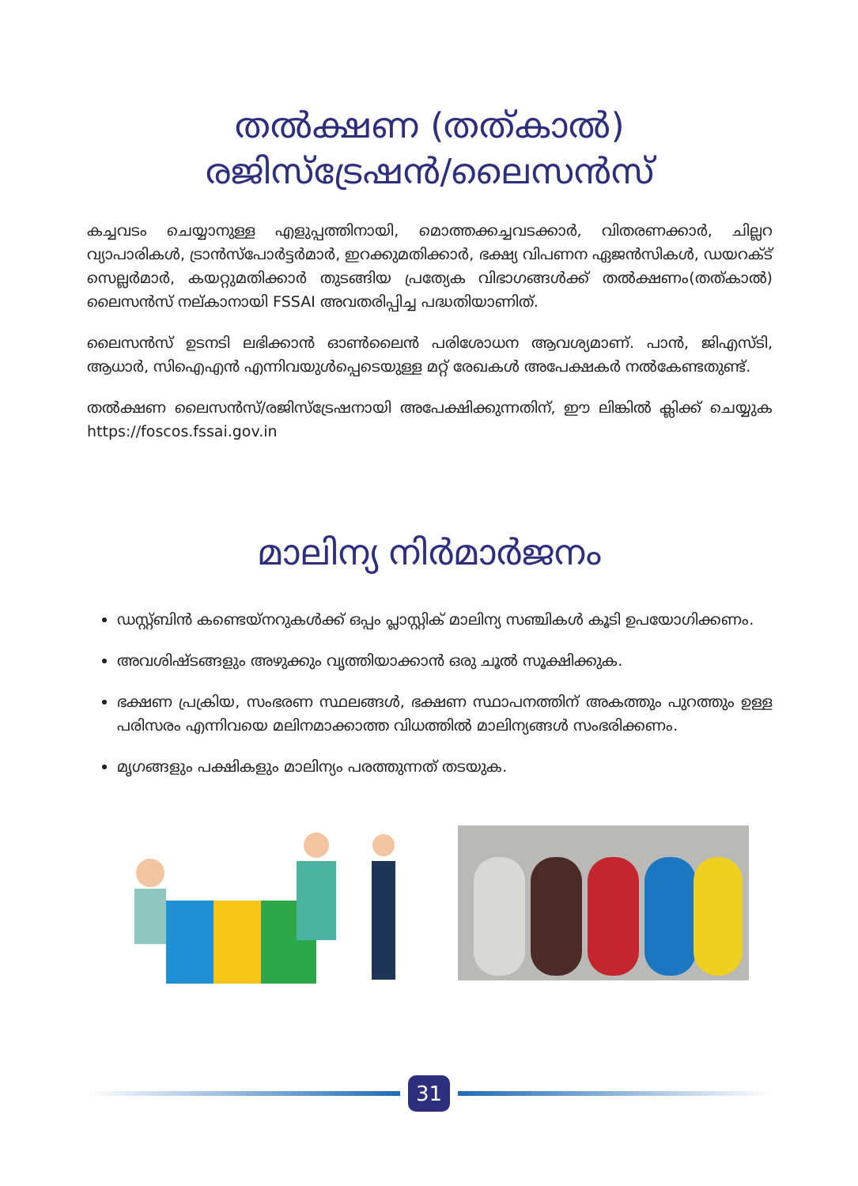തൽക്ഷണ (തത്കാൽ)
രജിസ്ട്രേഷൻ/ലൈസൻസ്
കച്ചവടം ചെയ്യാനുള്ള എളുപ്പത്തിനായി, മൊത്തക്കച്ചവടക്കാർ, വിതരണക്കാർ, ചില്ലറ വ്യാപാരികൾ, ട്രാൻസ്പോർട്ടർമാർ, ഇറക്കുമതിക്കാർ, ഭക്ഷ്യ വിപണന ഏജൻസികൾ, ഡയറക്ട് സെല്ലർമാർ, കയറ്റുമതിക്കാർ തുടങ്ങിയ പ്രത്യേക വിഭാഗങ്ങൾക്ക് തൽക്ഷണം(തത്കാൽ) ലൈസൻസ് നല്കാനായി FSSAI അവതരിപ്പിച്ച പദ്ധതിയാണിത്.
ലൈസൻസ് ഉടനടി ലഭിക്കാൻ ഓൺലൈൻ പരിശോധന ആവശ്യമാണ്. പാൻ, ജിഎസ്ടി, ആധാർ, സിഐഎൻ എന്നിവയുൾപ്പെടെയുള്ള മറ്റ് രേഖകൾ അപേക്ഷകർ നൽകേണ്ടതുണ്ട്.
തൽക്ഷണ ലൈസൻസ്/രജിസ്ട്രേഷനായി അപേക്ഷിക്കുന്നതിന്, ഈ ലിങ്കിൽ ക്ലിക്ക് ചെയ്യുക https://foscos.fssai.gov.in
മാലിന്യ നിർമാർജനം
ഡസ്റ്റ്ബിൻ കണ്ടെയ്നറുകൾക്ക് ഒപ്പം പ്ലാസ്റ്റിക് മാലിന്യ സഞ്ചികൾ കൂടി ഉപയോഗിക്കണം.
അവശിഷ്ടങ്ങളും അഴുക്കും വൃത്തിയാക്കാൻ ഒരു ചൂൽ സൂക്ഷിക്കുക.
ഭക്ഷണ പ്രക്രിയ, സംഭരണ സ്ഥലങ്ങൾ, ഭക്ഷണ സ്ഥാപനത്തിന് അകത്തും പുറത്തും ഉള്ള പരിസരം എന്നിവയെ മലിനമാക്കാത്ത വിധത്തിൽ മാലിന്യങ്ങൾ സംഭരിക്കണം.
മൃഗങ്ങളും പക്ഷികളും മാലിന്യം പരത്തുന്നത് തടയുക.
31